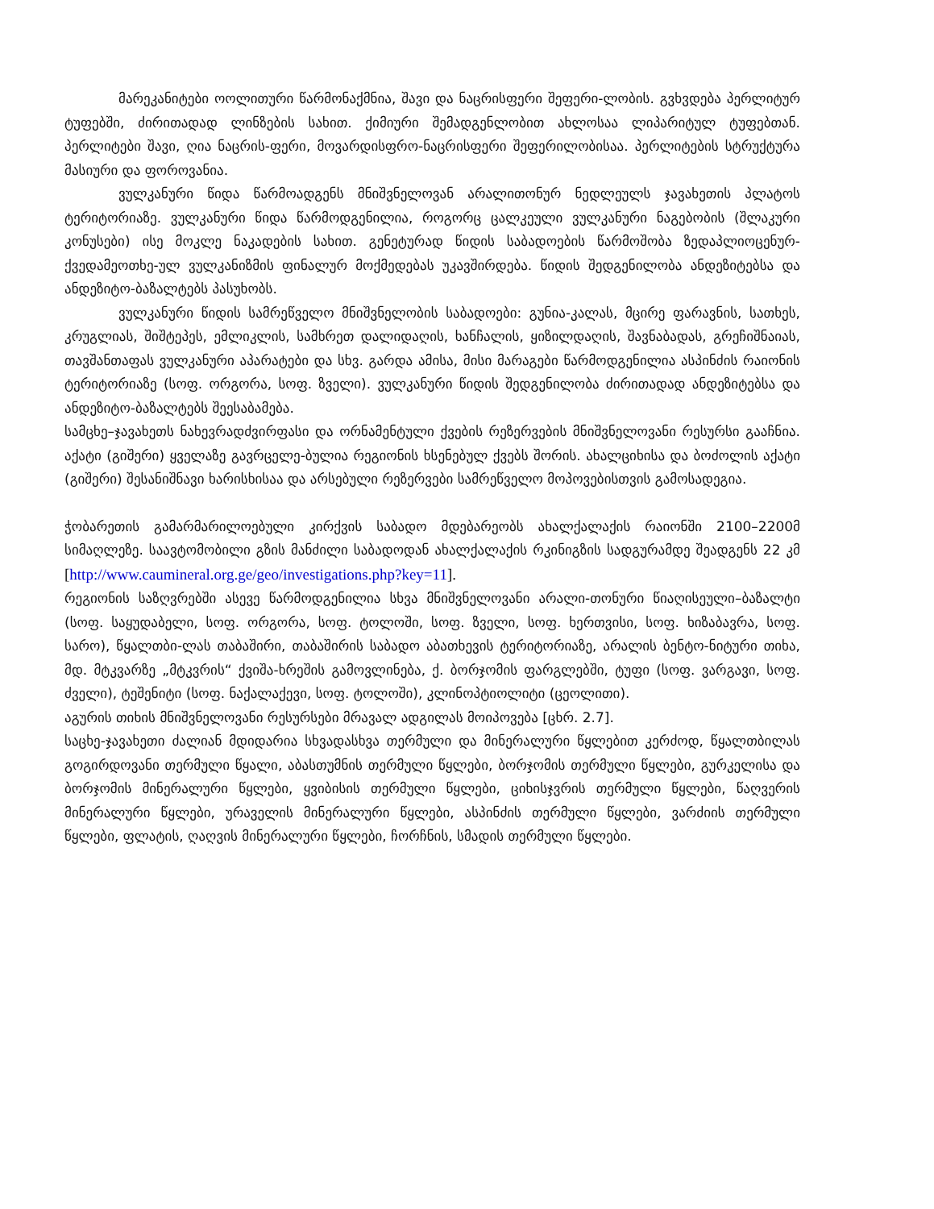მარეკანიტები ოოლითური წარმონაქმნია, შავი და ნაცრისფერი შეფერი-ლობის. გვხვდება პერლიტურ ტუფებში, ძირითადად ლინზების სახით. ქიმიური შემადგენლობით ახლოსაა ლიპარიტულ ტუფებთან. პერლიტები შავი, ღია ნაცრის-ფერი, მოვარდისფრო-ნაცრისფერი შეფერილობისაა. პერლიტების სტრუქტურა მასიური და ფოროვანია.
ვულკანური წიდა წარმოადგენს მნიშვნელოვან არალითონურ ნედლეულს ჯავახეთის პლატოს ტერიტორიაზე. ვულკანური წიდა წარმოდგენილია, როგორც ცალკეული ვულკანური ნაგებობის (შლაკური კონუსები) ისე მოკლე ნაკადების სახით. გენეტურად წიდის საბადოების წარმოშობა ზედაპლიოცენურ-ქვედამეოთხე-ულ ვულკანიზმის ფინალურ მოქმედებას უკავშირდება. წიდის შედგენილობა ანდეზიტებსა და ანდეზიტო-ბაზალტებს პასუხობს.
ვულკანური წიდის სამრეწველო მნიშვნელობის საბადოები: გუნია-კალას, მცირე ფარავნის, სათხეს, კრუგლიას, შიშტეპეს, ემლიკლის, სამხრეთ დალიდაღის, ხანჩალის, ყიზილდაღის, შავნაბადას, გრეჩიშნაიას, თავშანთაფას ვულკანური აპარატები და სხვ. გარდა ამისა, მისი მარაგები წარმოდგენილია ასპინძის რაიონის ტერიტორიაზე (სოფ. ორგორა, სოფ. ზველი). ვულკანური წიდის შედგენილობა ძირითადად ანდეზიტებსა და ანდეზიტო-ბაზალტებს შეესაბამება.
სამცხე–ჯავახეთს ნახევრადძვირფასი და ორნამენტული ქვების რეზერვების მნიშვნელოვანი რესურსი გააჩნია. აქატი (გიშერი) ყველაზე გავრცელე-ბულია რეგიონის ხსენებულ ქვებს შორის. ახალციხისა და ბოძოლის აქატი (გიშერი) შესანიშნავი ხარისხისაა და არსებული რეზერვები სამრეწველო მოპოვებისთვის გამოსადეგია.
ჭობარეთის გამარმარილოებული კირქვის საბადო მდებარეობს ახალქალაქის რაიონში 2100–2200მ სიმაღლეზე. საავტომობილი გზის მანძილი საბადოდან ახალქალაქის რკინიგზის სადგურამდე შეადგენს 22 კმ [http://www.caumineral.org.ge/geo/investigations.php?key=11].
რეგიონის საზღვრებში ასევე წარმოდგენილია სხვა მნიშვნელოვანი არალი-თონური წიაღისეული–ბაზალტი (სოფ. საყუდაბელი, სოფ. ორგორა, სოფ. ტოლოში, სოფ. ზველი, სოფ. ხერთვისი, სოფ. ხიზაბავრა, სოფ. სარო), წყალთბი-ლას თაბაშირი, თაბაშირის საბადო აბათხევის ტერიტორიაზე, არალის ბენტო-ნიტური თიხა, მდ. მტკვარზე „მტკვრის“ ქვიშა-ხრეშის გამოვლინება, ქ. ბორჯომის ფარგლებში, ტუფი (სოფ. ვარგავი, სოფ. ძველი), ტეშენიტი (სოფ. ნაქალაქევი, სოფ. ტოლოში), კლინოპტიოლიტი (ცეოლითი).
აგურის თიხის მნიშვნელოვანი რესურსები მრავალ ადგილას მოიპოვება [ცხრ. 2.7].
საცხე-ჯავახეთი ძალიან მდიდარია სხვადასხვა თერმული და მინერალური წყლებით კერძოდ, წყალთბილას გოგირდოვანი თერმული წყალი, აბასთუმნის თერმული წყლები, ბორჯომის თერმული წყლები, გურკელისა და ბორჯომის მინერალური წყლები, ყვიბისის თერმული წყლები, ციხისჯვრის თერმული წყლები, წაღვერის მინერალური წყლები, ურაველის მინერალური წყლები, ასპინძის თერმული წყლები, ვარძიის თერმული წყლები, ფლატის, ღაღვის მინერალური წყლები, ჩორჩნის, სმადის თერმული წყლები.